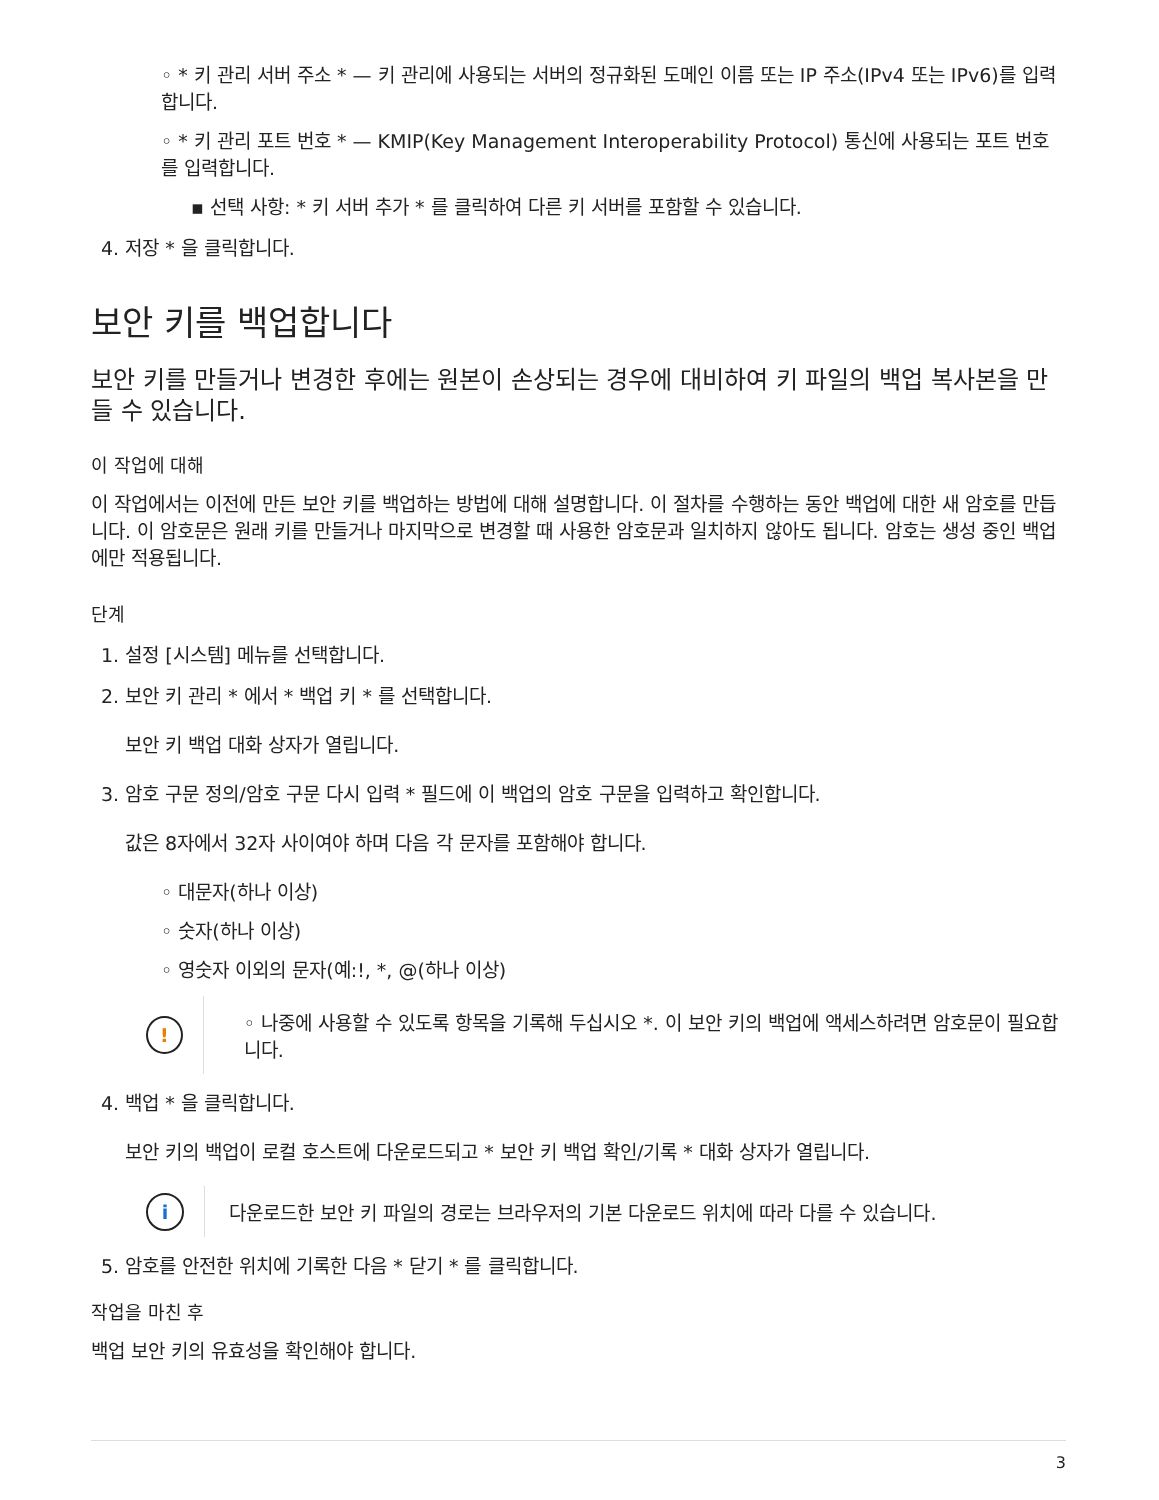◦ * 키 관리 서버 주소 * — 키 관리에 사용되는 서버의 정규화된 도메인 이름 또는 IP 주소(IPv4 또는 IPv6)를 입력합니다.
◦ * 키 관리 포트 번호 * — KMIP(Key Management Interoperability Protocol) 통신에 사용되는 포트 번호를 입력합니다.
▪ 선택 사항: * 키 서버 추가 * 를 클릭하여 다른 키 서버를 포함할 수 있습니다.
4. 저장 * 을 클릭합니다.
보안 키를 백업합니다
보안 키를 만들거나 변경한 후에는 원본이 손상되는 경우에 대비하여 키 파일의 백업 복사본을 만들 수 있습니다.
이 작업에 대해
이 작업에서는 이전에 만든 보안 키를 백업하는 방법에 대해 설명합니다. 이 절차를 수행하는 동안 백업에 대한 새 암호를 만듭니다. 이 암호문은 원래 키를 만들거나 마지막으로 변경할 때 사용한 암호문과 일치하지 않아도 됩니다. 암호는 생성 중인 백업에만 적용됩니다.
단계
1. 설정 [시스템] 메뉴를 선택합니다.
2. 보안 키 관리 * 에서 * 백업 키 * 를 선택합니다.
보안 키 백업 대화 상자가 열립니다.
3. 암호 구문 정의/암호 구문 다시 입력 * 필드에 이 백업의 암호 구문을 입력하고 확인합니다.
값은 8자에서 32자 사이여야 하며 다음 각 문자를 포함해야 합니다.
◦ 대문자(하나 이상)
◦ 숫자(하나 이상)
◦ 영숫자 이외의 문자(예:!, *, @(하나 이상)
!
◦ 나중에 사용할 수 있도록 항목을 기록해 두십시오 *. 이 보안 키의 백업에 액세스하려면 암호문이 필요합니다.
4. 백업 * 을 클릭합니다.
보안 키의 백업이 로컬 호스트에 다운로드되고 * 보안 키 백업 확인/기록 * 대화 상자가 열립니다.
i
다운로드한 보안 키 파일의 경로는 브라우저의 기본 다운로드 위치에 따라 다를 수 있습니다.
5. 암호를 안전한 위치에 기록한 다음 * 닫기 * 를 클릭합니다.
작업을 마친 후
백업 보안 키의 유효성을 확인해야 합니다.
3